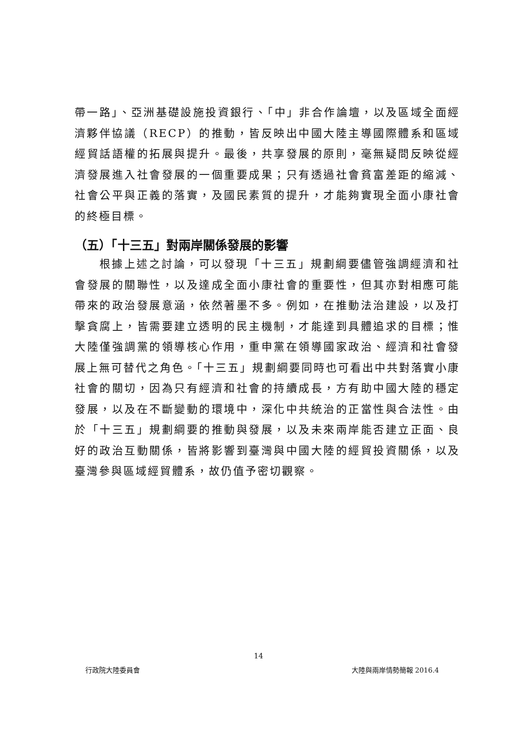帶一路」、亞洲基礎設施投資銀行、「中」非合作論壇，以及區域全面經濟夥伴協議（RECP）的推動，皆反映出中國大陸主導國際體系和區域經貿話語權的拓展與提升。最後，共享發展的原則，毫無疑問反映從經濟發展進入社會發展的一個重要成果；只有透過社會貧富差距的縮減、社會公平與正義的落實，及國民素質的提升，才能夠實現全面小康社會的終極目標。
（五）「十三五」對兩岸關係發展的影響
  根據上述之討論，可以發現「十三五」規劃綱要儘管強調經濟和社會發展的關聯性，以及達成全面小康社會的重要性，但其亦對相應可能帶來的政治發展意涵，依然著墨不多。例如，在推動法治建設，以及打擊貪腐上，皆需要建立透明的民主機制，才能達到具體追求的目標；惟大陸僅強調黨的領導核心作用，重申黨在領導國家政治、經濟和社會發展上無可替代之角色。「十三五」規劃綱要同時也可看出中共對落實小康社會的關切，因為只有經濟和社會的持續成長，方有助中國大陸的穩定發展，以及在不斷變動的環境中，深化中共統治的正當性與合法性。由於「十三五」規劃綱要的推動與發展，以及未來兩岸能否建立正面、良好的政治互動關係，皆將影響到臺灣與中國大陸的經貿投資關係，以及臺灣參與區域經貿體系，故仍值予密切觀察。
14
行政院大陸委員會 大陸與兩岸情勢簡報 2016.4